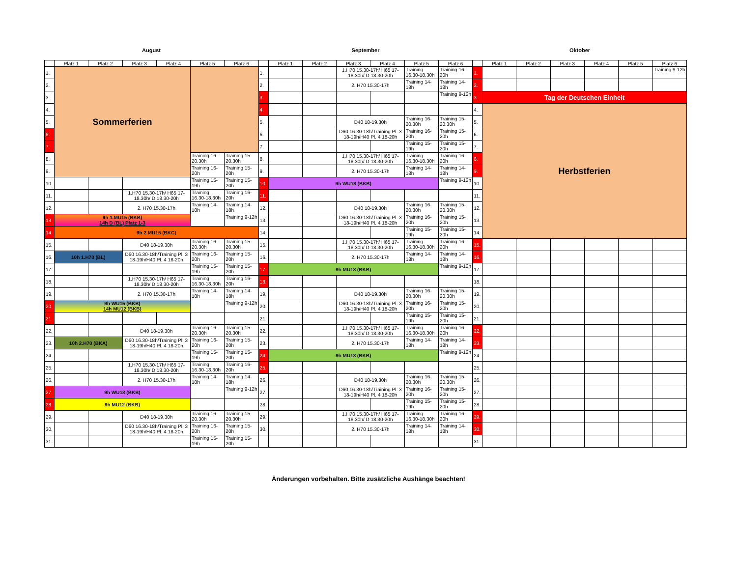August September Oktober
| | Platz 1 | Platz 2 | Platz 3 | Platz 4 | Platz 5 | Platz 6 | | Platz 1 | Platz 2 | Platz 3 | Platz 4 | Platz 5 | Platz 6 | | Platz 1 | Platz 2 | Platz 3 | Platz 4 | Platz 5 | Platz 6 |
| --- | --- | --- | --- | --- | --- | --- | --- | --- | --- | --- | --- | --- | --- | --- | --- | --- | --- | --- | --- | --- |
| 1. | Sommerferien | | | | | | 1. | | | 1.H70 15.30-17h/ H65 17-18.30h/ D 18.30-20h | | Training 16.30-18.30h | Training 16-20h | 1. | | | | | | Training 9-12h |
| 2. | | | | | | | 2. | | | 2. H70 15.30-17h | | Training 14-18h | Training 14-18h | 2. | | | | | | |
| 3. | | | | | | | 3. | | | | | | Training 9-12h | 3. | Tag der Deutschen Einheit | | | | | |
| 4. | | | | | | | 4. | | | | | | | 4. | Herbstferien | | | | | |
| 5. | | | | | | | 5. | | | D40 18-19.30h | | Training 16-20.30h | Training 15-20.30h | 5. | | | | | | |
| 6. | | | | | | | 6. | | | D60 16.30-18h/Training Pl. 3 18-19h/H40 Pl. 4 18-20h | | Training 16-20h | Training 15-20h | 6. | | | | | | |
| 7. | | | | | | | 7. | | | | | Training 15-19h | Training 15-20h | 7. | | | | | | |
| 8. | | | | | Training 16-20.30h | Training 15-20.30h | 8. | | | 1.H70 15.30-17h/ H65 17-18.30h/ D 18.30-20h | | Training 16.30-18.30h | Training 16-20h | 8. | | | | | | |
| 9. | | | | | Training 16-20h | Training 15-20h | 9. | | | 2. H70 15.30-17h | | Training 14-18h | Training 14-18h | 9. | | | | | | |
| 10. | | | | | Training 15-19h | Training 15-20h | 10. | 9h WU18 (BKB) | | | | | Training 9-12h | 10. | | | | | | |
| 11. | | | 1.H70 15.30-17h/ H65 17-18.30h/ D 18.30-20h | | Training 16.30-18.30h | Training 16-20h | 11. | | | | | | | 11. | | | | | | |
| 12. | | | 2. H70 15.30-17h | | Training 14-18h | Training 14-18h | 12. | | | D40 18-19.30h | | Training 16-20.30h | Training 15-20.30h | 12. | | | | | | |
| 13. | 9h 1.MU15 (BKB) 14h D (BL) Platz 1-3 | | | | | Training 9-12h | 13. | | | D60 16.30-18h/Training Pl. 3 18-19h/H40 Pl. 4 18-20h | | Training 16-20h | Training 15-20h | 13. | | | | | | |
| 14. | 9h 2.MU15 (BKC) | | | | | | 14. | | | | | Training 15-19h | Training 15-20h | 14. | | | | | | |
| 15. | | | D40 18-19.30h | | Training 16-20.30h | Training 15-20.30h | 15. | | | 1.H70 15.30-17h/ H65 17-18.30h/ D 18.30-20h | | Training 16.30-18.30h | Training 16-20h | 15. | | | | | | |
| 16. | 10h 1.H70 (BL) | | D60 16.30-18h/Training Pl. 3 18-19h/H40 Pl. 4 18-20h | | Training 16-20h | Training 15-20h | 16. | | | 2. H70 15.30-17h | | Training 14-18h | Training 14-18h | 16. | | | | | | |
| 17. | | | | | Training 15-19h | Training 15-20h | 17. | 9h MU18 (BKB) | | | | | Training 9-12h | 17. | | | | | | |
| 18. | | | 1.H70 15.30-17h/ H65 17-18.30h/ D 18.30-20h | | Training 16.30-18.30h | Training 16-20h | 18. | | | | | | | 18. | | | | | | |
| 19. | | | 2. H70 15.30-17h | | Training 14-18h | Training 14-18h | 19. | | | D40 18-19.30h | | Training 16-20.30h | Training 15-20.30h | 19. | | | | | | |
| 20. | 9h WU15 (BKB) 14h MU12 (BKB) | | | | | Training 9-12h | 20. | | | D60 16.30-18h/Training Pl. 3 18-19h/H40 Pl. 4 18-20h | | Training 16-20h | Training 15-20h | 20. | | | | | | |
| 21. | | | | | | | 21. | | | | | Training 15-19h | Training 15-20h | 21. | | | | | | |
| 22. | | | D40 18-19.30h | | Training 16-20.30h | Training 15-20.30h | 22. | | | 1.H70 15.30-17h/ H65 17-18.30h/ D 18.30-20h | | Training 16.30-18.30h | Training 16-20h | 22. | | | | | | |
| 23. | 10h 2.H70 (BKA) | | D60 16.30-18h/Training Pl. 3 18-19h/H40 Pl. 4 18-20h | | Training 16-20h | Training 15-20h | 23. | | | 2. H70 15.30-17h | | Training 14-18h | Training 14-18h | 23. | | | | | | |
| 24. | | | | | Training 15-19h | Training 15-20h | 24. | 9h MU18 (BKB) | | | | | Training 9-12h | 24. | | | | | | |
| 25. | | | 1.H70 15.30-17h/ H65 17-18.30h/ D 18.30-20h | | Training 16.30-18.30h | Training 16-20h | 25. | | | | | | | 25. | | | | | | |
| 26. | | | 2. H70 15.30-17h | | Training 14-18h | Training 14-18h | 26. | | | D40 18-19.30h | | Training 16-20.30h | Training 15-20.30h | 26. | | | | | | |
| 27. | 9h WU18 (BKB) | | | | | Training 9-12h | 27. | | | D60 16.30-18h/Training Pl. 3 18-19h/H40 Pl. 4 18-20h | | Training 16-20h | Training 15-20h | 27. | | | | | | |
| 28. | 9h MU12 (BKB) | | | | | | 28. | | | | | Training 15-19h | Training 15-20h | 28. | | | | | | |
| 29. | | | D40 18-19.30h | | Training 16-20.30h | Training 15-20.30h | 29. | | | 1.H70 15.30-17h/ H65 17-18.30h/ D 18.30-20h | | Training 16.30-18.30h | Training 16-20h | 29. | | | | | | |
| 30. | | | D60 16.30-18h/Training Pl. 3 18-19h/H40 Pl. 4 18-20h | | Training 16-20h | Training 15-20h | 30. | | | 2. H70 15.30-17h | | Training 14-18h | Training 14-18h | 30. | | | | | | |
| 31. | | | | | Training 15-19h | Training 15-20h | | | | | | | | 31. | | | | | | |
Änderungen vorbehalten. Bitte zusätzliche Aushänge beachten!